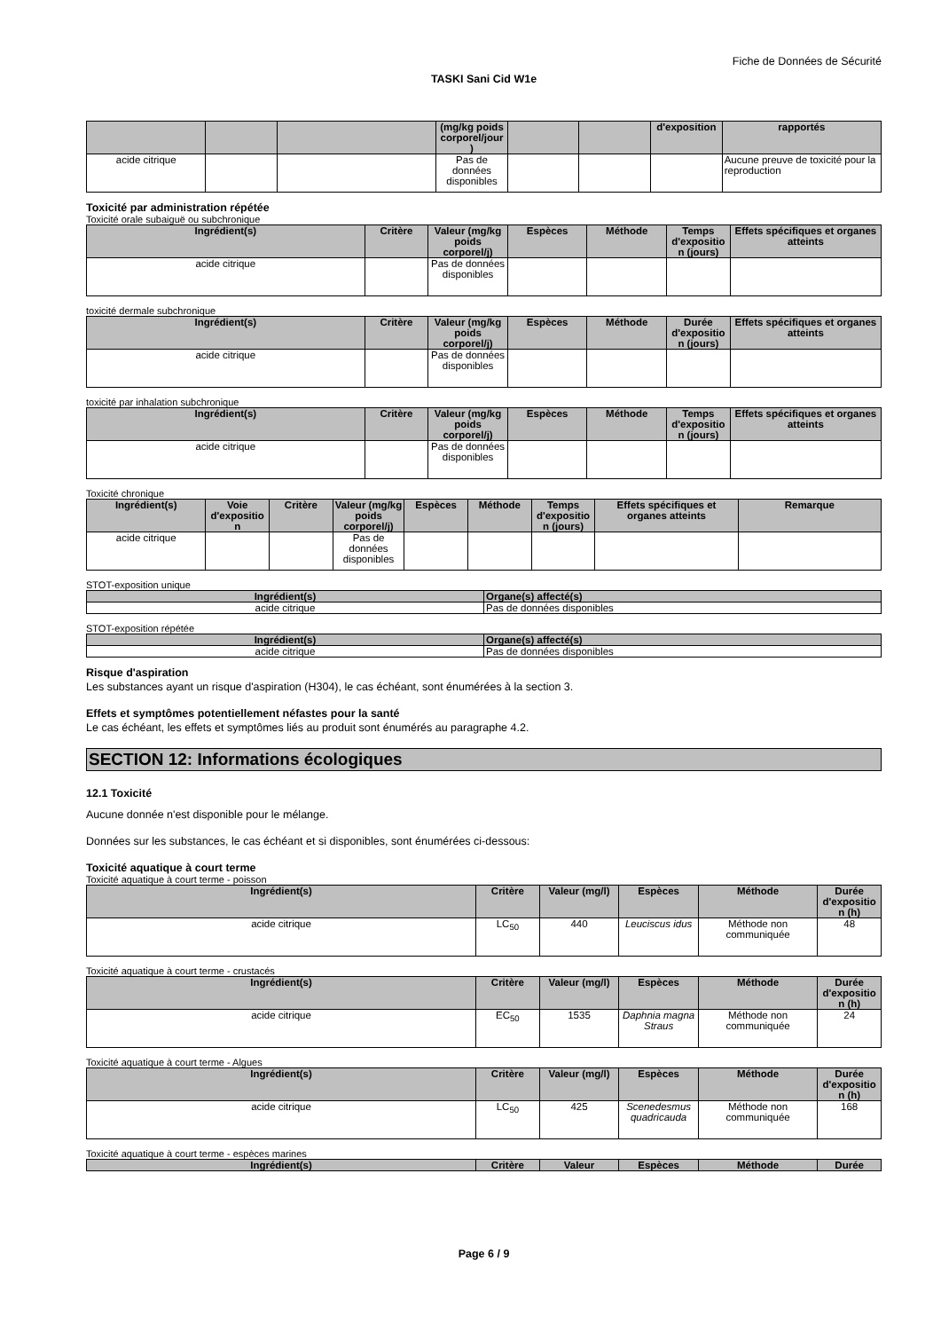Fiche de Données de Sécurité
TASKI Sani Cid W1e
| | | | (mg/kg poids corporel/jour ) | | | d'exposition | rapportés |
| --- | --- | --- | --- | --- | --- | --- | --- |
| acide citrique | | | Pas de données disponibles | | | | Aucune preuve de toxicité pour la reproduction |
Toxicité par administration répétée
Toxicité orale subaiguë ou subchronique
| Ingrédient(s) | Critère | Valeur (mg/kg poids corporel/j) | Espèces | Méthode | Temps d'expositio n (jours) | Effets spécifiques et organes atteints |
| --- | --- | --- | --- | --- | --- | --- |
| acide citrique | | Pas de données disponibles | | | | |
toxicité dermale subchronique
| Ingrédient(s) | Critère | Valeur (mg/kg poids corporel/j) | Espèces | Méthode | Durée d'expositio n (jours) | Effets spécifiques et organes atteints |
| --- | --- | --- | --- | --- | --- | --- |
| acide citrique | | Pas de données disponibles | | | | |
toxicité par inhalation subchronique
| Ingrédient(s) | Critère | Valeur (mg/kg poids corporel/j) | Espèces | Méthode | Temps d'expositio n (jours) | Effets spécifiques et organes atteints |
| --- | --- | --- | --- | --- | --- | --- |
| acide citrique | | Pas de données disponibles | | | | |
Toxicité chronique
| Ingrédient(s) | Voie d'expositio n | Critère | Valeur (mg/kg poids corporel/j) | Espèces | Méthode | Temps d'expositio n (jours) | Effets spécifiques et organes atteints | Remarque |
| --- | --- | --- | --- | --- | --- | --- | --- | --- |
| acide citrique | | | Pas de données disponibles | | | | | |
STOT-exposition unique
| Ingrédient(s) | Organe(s) affecté(s) |
| --- | --- |
| acide citrique | Pas de données disponibles |
STOT-exposition répétée
| Ingrédient(s) | Organe(s) affecté(s) |
| --- | --- |
| acide citrique | Pas de données disponibles |
Risque d'aspiration
Les substances ayant un risque d'aspiration (H304), le cas échéant, sont énumérées à la section 3.
Effets et symptômes potentiellement néfastes pour la santé
Le cas échéant, les effets et symptômes liés au produit sont énumérés au paragraphe 4.2.
SECTION 12: Informations écologiques
12.1 Toxicité
Aucune donnée n'est disponible pour le mélange.
Données sur les substances, le cas échéant et si disponibles, sont énumérées ci-dessous:
Toxicité aquatique à court terme
Toxicité aquatique à court terme - poisson
| Ingrédient(s) | Critère | Valeur (mg/l) | Espèces | Méthode | Durée d'expositio n (h) |
| --- | --- | --- | --- | --- | --- |
| acide citrique | LC<sub>50</sub> | 440 | Leuciscus idus | Méthode non communiquée | 48 |
Toxicité aquatique à court terme - crustacés
| Ingrédient(s) | Critère | Valeur (mg/l) | Espèces | Méthode | Durée d'expositio n (h) |
| --- | --- | --- | --- | --- | --- |
| acide citrique | EC<sub>50</sub> | 1535 | Daphnia magna Straus | Méthode non communiquée | 24 |
Toxicité aquatique à court terme - Algues
| Ingrédient(s) | Critère | Valeur (mg/l) | Espèces | Méthode | Durée d'expositio n (h) |
| --- | --- | --- | --- | --- | --- |
| acide citrique | LC<sub>50</sub> | 425 | Scenedesmus quadricauda | Méthode non communiquée | 168 |
Toxicité aquatique à court terme - espèces marines
| Ingrédient(s) | Critère | Valeur | Espèces | Méthode | Durée |
| --- | --- | --- | --- | --- | --- |
Page 6 / 9